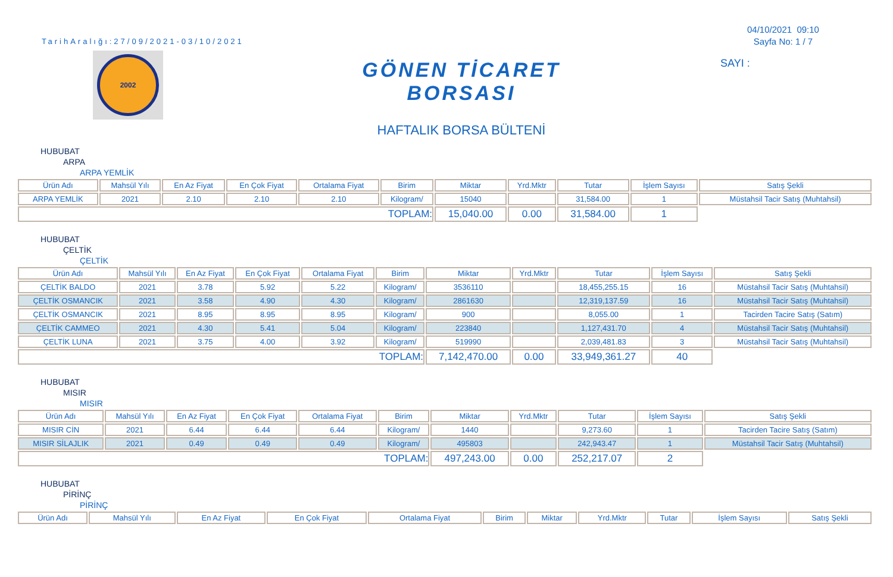04/10/2021 09:10
Sayfa No: 1 / 7
SAYI :
TarihAralığı:27/09/2021-03/10/2021
2002
GÖNEN TİCARET BORSASI
HAFTALIK BORSA BÜLTENİ
HUBUBAT
ARPA
ARPA YEMLİK
| Ürün Adı | Mahsül Yılı | En Az Fiyat | En Çok Fiyat | Ortalama Fiyat | Birim | Miktar | Yrd.Mktr | Tutar | İşlem Sayısı | Satış Şekli |
| --- | --- | --- | --- | --- | --- | --- | --- | --- | --- | --- |
| ARPA YEMLİK | 2021 | 2.10 | 2.10 | 2.10 | Kilogram/ | 15040 | | 31,584.00 | 1 | Müstahsil Tacir Satış (Muhtahsil) |
| TOPLAM: | | | | | | 15,040.00 | 0.00 | 31,584.00 | 1 | |
HUBUBAT
ÇELTİK
ÇELTİK
| Ürün Adı | Mahsül Yılı | En Az Fiyat | En Çok Fiyat | Ortalama Fiyat | Birim | Miktar | Yrd.Mktr | Tutar | İşlem Sayısı | Satış Şekli |
| --- | --- | --- | --- | --- | --- | --- | --- | --- | --- | --- |
| ÇELTİK BALDO | 2021 | 3.78 | 5.92 | 5.22 | Kilogram/ | 3536110 | | 18,455,255.15 | 16 | Müstahsil Tacir Satış (Muhtahsil) |
| ÇELTİK OSMANCIK | 2021 | 3.58 | 4.90 | 4.30 | Kilogram/ | 2861630 | | 12,319,137.59 | 16 | Müstahsil Tacir Satış (Muhtahsil) |
| ÇELTİK OSMANCIK | 2021 | 8.95 | 8.95 | 8.95 | Kilogram/ | 900 | | 8,055.00 | 1 | Tacirden Tacire Satış (Satım) |
| ÇELTİK CAMMEO | 2021 | 4.30 | 5.41 | 5.04 | Kilogram/ | 223840 | | 1,127,431.70 | 4 | Müstahsil Tacir Satış (Muhtahsil) |
| ÇELTİK LUNA | 2021 | 3.75 | 4.00 | 3.92 | Kilogram/ | 519990 | | 2,039,481.83 | 3 | Müstahsil Tacir Satış (Muhtahsil) |
| TOPLAM: | | | | | | 7,142,470.00 | 0.00 | 33,949,361.27 | 40 | |
HUBUBAT
MISIR
MISIR
| Ürün Adı | Mahsül Yılı | En Az Fiyat | En Çok Fiyat | Ortalama Fiyat | Birim | Miktar | Yrd.Mktr | Tutar | İşlem Sayısı | Satış Şekli |
| --- | --- | --- | --- | --- | --- | --- | --- | --- | --- | --- |
| MISIR CİN | 2021 | 6.44 | 6.44 | 6.44 | Kilogram/ | 1440 | | 9,273.60 | 1 | Tacirden Tacire Satış (Satım) |
| MISIR SİLAJLIK | 2021 | 0.49 | 0.49 | 0.49 | Kilogram/ | 495803 | | 242,943.47 | 1 | Müstahsil Tacir Satış (Muhtahsil) |
| TOPLAM: | | | | | | 497,243.00 | 0.00 | 252,217.07 | 2 | |
HUBUBAT
PİRİNÇ
PİRİNÇ
| Ürün Adı | Mahsül Yılı | En Az Fiyat | En Çok Fiyat | Ortalama Fiyat | Birim | Miktar | Yrd.Mktr | Tutar | İşlem Sayısı | Satış Şekli |
| --- | --- | --- | --- | --- | --- | --- | --- | --- | --- | --- |